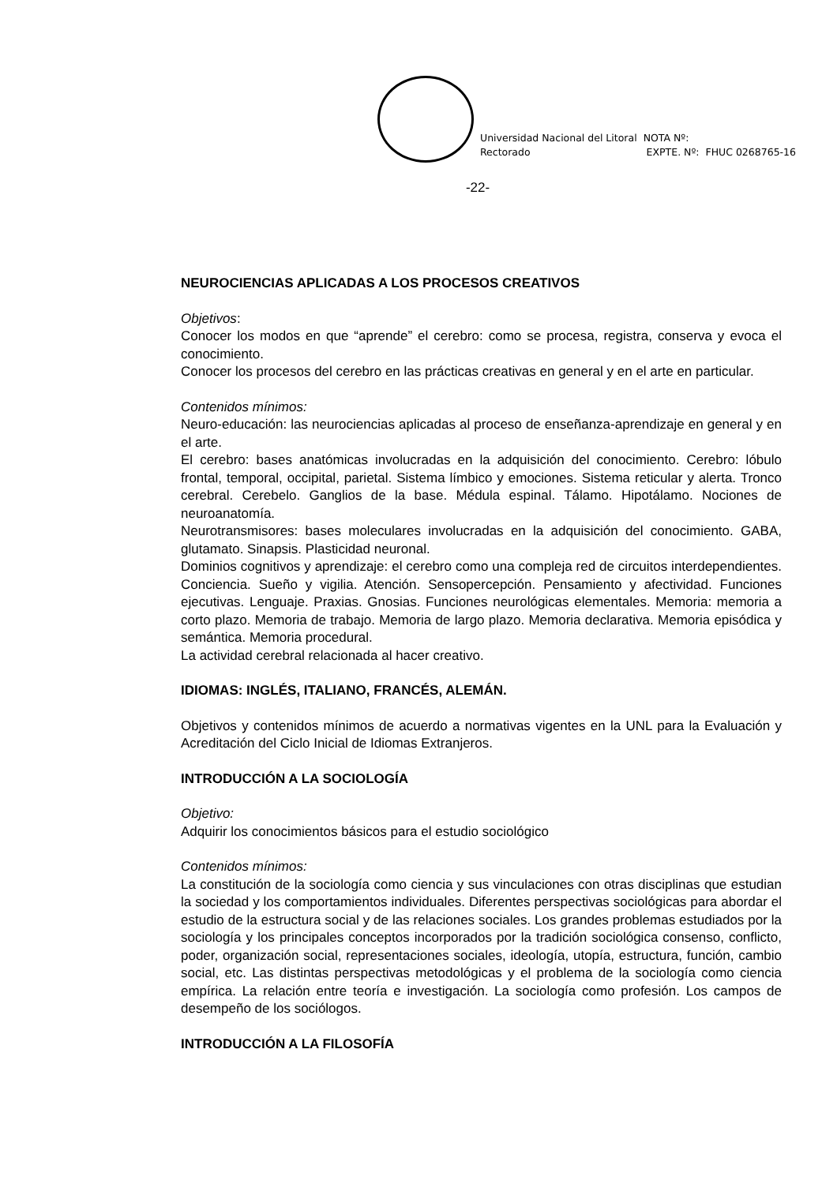Universidad Nacional del Litoral
Rectorado
NOTA Nº:
EXPTE. Nº: FHUC 0268765-16
-22-
NEUROCIENCIAS APLICADAS A LOS PROCESOS CREATIVOS
Objetivos:
Conocer los modos en que “aprende” el cerebro: como se procesa, registra, conserva y evoca el conocimiento.
Conocer los procesos del cerebro en las prácticas creativas en general y en el arte en particular.
Contenidos mínimos:
Neuro-educación: las neurociencias aplicadas al proceso de enseñanza-aprendizaje en general y en el arte.
El cerebro: bases anatómicas involucradas en la adquisición del conocimiento. Cerebro: lóbulo frontal, temporal, occipital, parietal. Sistema límbico y emociones. Sistema reticular y alerta. Tronco cerebral. Cerebelo. Ganglios de la base. Médula espinal. Tálamo. Hipotálamo. Nociones de neuroanatomía.
Neurotransmisores: bases moleculares involucradas en la adquisición del conocimiento. GABA, glutamato. Sinapsis. Plasticidad neuronal.
Dominios cognitivos y aprendizaje: el cerebro como una compleja red de circuitos interdependientes. Conciencia. Sueño y vigilia. Atención. Sensopercepción. Pensamiento y afectividad. Funciones ejecutivas. Lenguaje. Praxias. Gnosias. Funciones neurológicas elementales. Memoria: memoria a corto plazo. Memoria de trabajo. Memoria de largo plazo. Memoria declarativa. Memoria episódica y semántica. Memoria procedural.
La actividad cerebral relacionada al hacer creativo.
IDIOMAS: INGLÉS, ITALIANO, FRANCÉS, ALEMÁN.
Objetivos y contenidos mínimos de acuerdo a normativas vigentes en la UNL para la Evaluación y Acreditación del Ciclo Inicial de Idiomas Extranjeros.
INTRODUCCIÓN A LA SOCIOLOGÍA
Objetivo:
Adquirir los conocimientos básicos para el estudio sociológico
Contenidos mínimos:
La constitución de la sociología como ciencia y sus vinculaciones con otras disciplinas que estudian la sociedad y los comportamientos individuales. Diferentes perspectivas sociológicas para abordar el estudio de la estructura social y de las relaciones sociales. Los grandes problemas estudiados por la sociología y los principales conceptos incorporados por la tradición sociológica consenso, conflicto, poder, organización social, representaciones sociales, ideología, utopía, estructura, función, cambio social, etc. Las distintas perspectivas metodológicas y el problema de la sociología como ciencia empírica. La relación entre teoría e investigación. La sociología como profesión. Los campos de desempeño de los sociólogos.
INTRODUCCIÓN A LA FILOSOFÍA